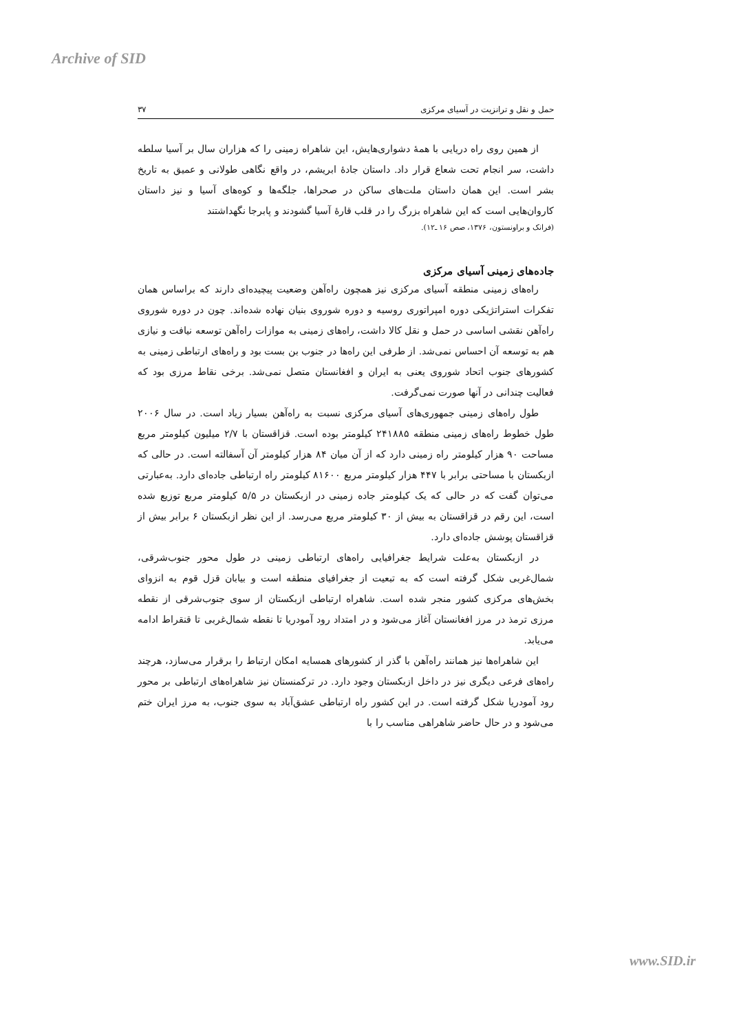Archive of SID
حمل و نقل و ترانزیت در آسیای مرکزی ۳۷
از همین روی راه دریایی با همهٔ دشواری‌هایش، این شاهراه زمینی را که هزاران سال بر آسیا سلطه داشت، سر انجام تحت شعاع قرار داد. داستان جادهٔ ابریشم، در واقع نگاهی طولانی و عمیق به تاریخ بشر است. این همان داستان ملت‌های ساکن در صحراها، جلگه‌ها و کوه‌های آسیا و نیز داستان کاروان‌هایی است که این شاهراه بزرگ را در قلب قارهٔ آسیا گشودند و پابرجا نگهداشتند
(فرانک و براونستون، ۱۳۷۶، صص ۱۶ ـ۱۲).
جاده‌های زمینی آسیای مرکزی
راه‌های زمینی منطقه آسیای مرکزی نیز همچون راه‌آهن وضعیت پیچیده‌ای دارند که براساس همان تفکرات استراتژیکی دوره امپراتوری روسیه و دوره شوروی بنیان نهاده شده‌اند. چون در دوره شوروی راه‌آهن نقشی اساسی در حمل و نقل کالا داشت، راه‌های زمینی به موازات راه‌آهن توسعه نیافت و نیازی هم به توسعه آن احساس نمی‌شد. از طرفی این راه‌ها در جنوب بن بست بود و راه‌های ارتباطی زمینی به کشورهای جنوب اتحاد شوروی یعنی به ایران و افغانستان متصل نمی‌شد. برخی نقاط مرزی بود که فعالیت چندانی در آنها صورت نمی‌گرفت.
طول راه‌های زمینی جمهوری‌های آسیای مرکزی نسبت به راه‌آهن بسیار زیاد است. در سال ۲۰۰۶ طول خطوط راه‌های زمینی منطقه ۲۴۱۸۸۵ کیلومتر بوده است. قزاقستان با ۲/۷ میلیون کیلومتر مربع مساحت ۹۰ هزار کیلومتر راه زمینی دارد که از آن میان ۸۴ هزار کیلومتر آن آسفالته است. در حالی که ازبکستان با مساحتی برابر با ۴۴۷ هزار کیلومتر مربع ۸۱۶۰۰ کیلومتر راه ارتباطی جاده‌ای دارد. به‌عبارتی می‌توان گفت که در حالی که یک کیلومتر جاده زمینی در ازبکستان در ۵/۵ کیلومتر مربع توزیع شده است، این رقم در قزاقستان به بیش از ۳۰ کیلومتر مربع می‌رسد. از این نظر ازبکستان ۶ برابر بیش از قزاقستان پوشش جاده‌ای دارد.
در ازبکستان به‌علت شرایط جغرافیایی راه‌های ارتباطی زمینی در طول محور جنوب‌شرقی، شمال‌غربی شکل گرفته است که به تبعیت از جغرافیای منطقه است و بیابان قزل قوم به انزوای بخش‌های مرکزی کشور منجر شده است. شاهراه ارتباطی ازبکستان از سوی جنوب‌شرقی از نقطه مرزی ترمذ در مرز افغانستان آغاز می‌شود و در امتداد رود آمودریا تا نقطه شمال‌غربی تا قنقراط ادامه می‌یابد.
این شاهراه‌ها نیز همانند راه‌آهن با گذر از کشورهای همسایه امکان ارتباط را برقرار می‌سازد، هرچند راه‌های فرعی دیگری نیز در داخل ازبکستان وجود دارد. در ترکمنستان نیز شاهراه‌های ارتباطی بر محور رود آمودریا شکل گرفته است. در این کشور راه ارتباطی عشق‌آباد به سوی جنوب، به مرز ایران ختم می‌شود و در حال حاضر شاهراهی مناسب را با
www.SID.ir